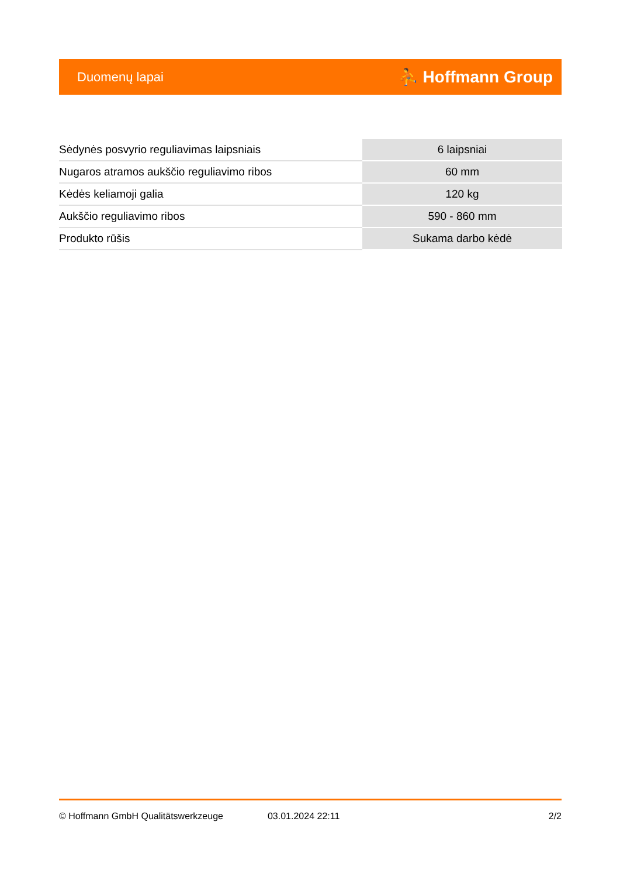Duomenų lapai ⛹ Hoffmann Group
| Sėdynės posvyrio reguliavimas laipsniais | 6 laipsniai |
| Nugaros atramos aukščio reguliavimo ribos | 60 mm |
| Kėdės keliamoji galia | 120 kg |
| Aukščio reguliavimo ribos | 590 - 860 mm |
| Produkto rūšis | Sukama darbo kėdė |
© Hoffmann GmbH Qualitätswerkzeuge 03.01.2024 22:11 2/2